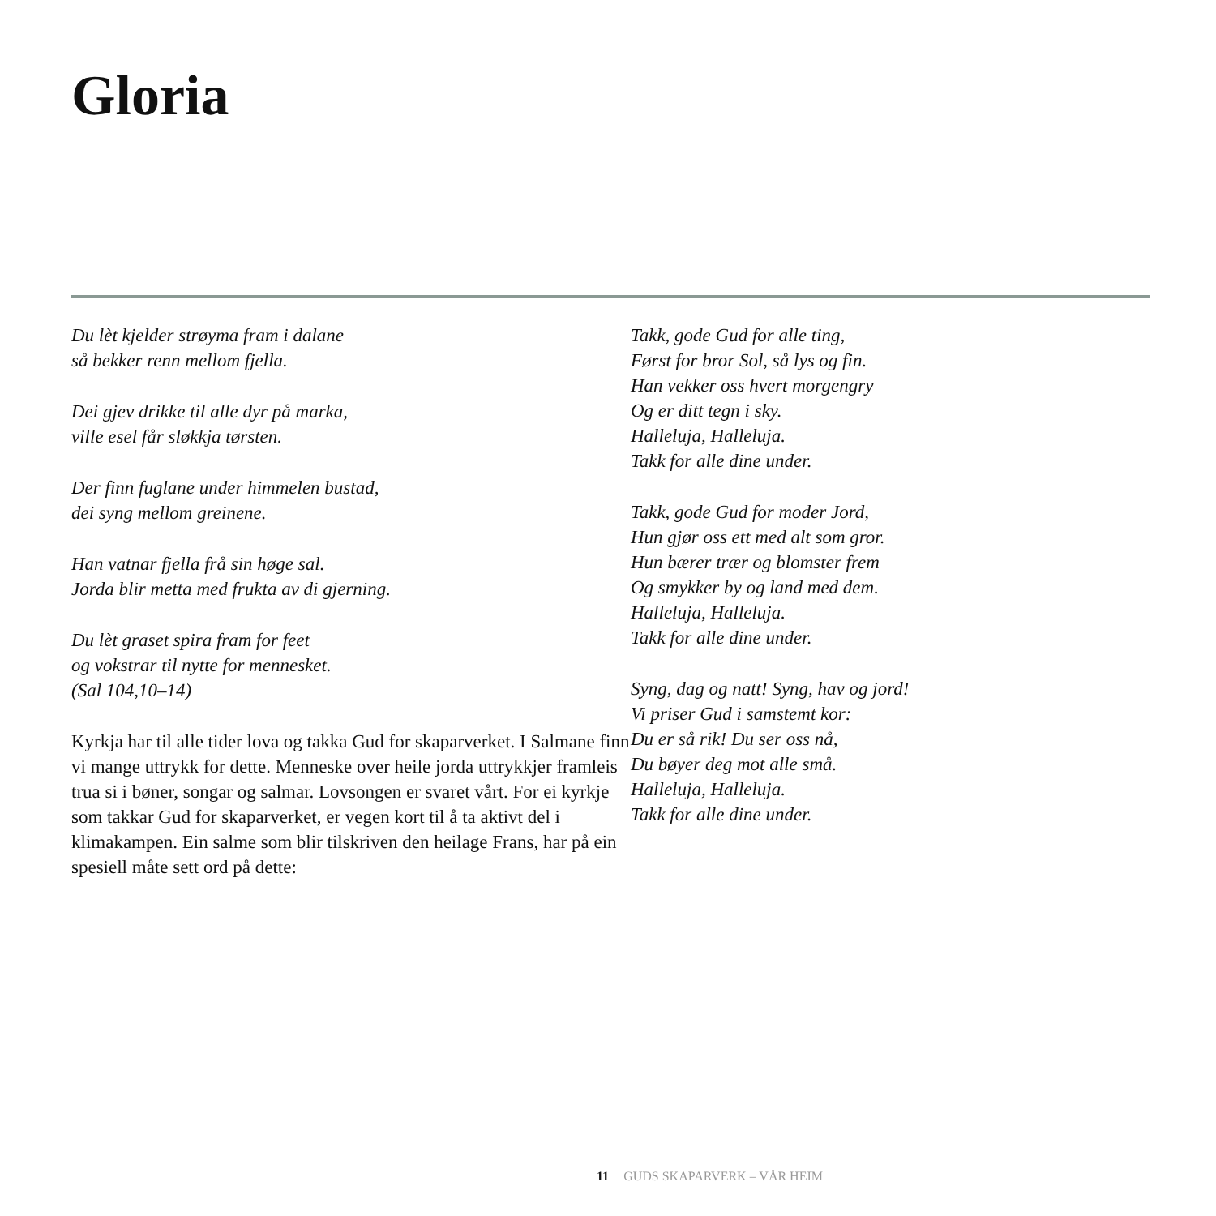Gloria
Du lèt kjelder strøyma fram i dalane
så bekker renn mellom fjella.
Dei gjev drikke til alle dyr på marka,
ville esel får sløkkja tørsten.
Der finn fuglane under himmelen bustad,
dei syng mellom greinene.
Han vatnar fjella frå sin høge sal.
Jorda blir metta med frukta av di gjerning.
Du lèt graset spira fram for feet
og vokstrar til nytte for mennesket.
(Sal 104,10–14)
Kyrkja har til alle tider lova og takka Gud for skaparverket. I Salmane finn vi mange uttrykk for dette. Menneske over heile jorda uttrykkjer framleis trua si i bøner, songar og salmar. Lovsongen er svaret vårt. For ei kyrkje som takkar Gud for skaparverket, er vegen kort til å ta aktivt del i klimakampen. Ein salme som blir tilskriven den heilage Frans, har på ein spesiell måte sett ord på dette:
Takk, gode Gud for alle ting,
Først for bror Sol, så lys og fin.
Han vekker oss hvert morgengry
Og er ditt tegn i sky.
Halleluja, Halleluja.
Takk for alle dine under.
Takk, gode Gud for moder Jord,
Hun gjør oss ett med alt som gror.
Hun bærer trær og blomster frem
Og smykker by og land med dem.
Halleluja, Halleluja.
Takk for alle dine under.
Syng, dag og natt! Syng, hav og jord!
Vi priser Gud i samstemt kor:
Du er så rik! Du ser oss nå,
Du bøyer deg mot alle små.
Halleluja, Halleluja.
Takk for alle dine under.
11 GUDS SKAPARVERK – VÅR HEIM